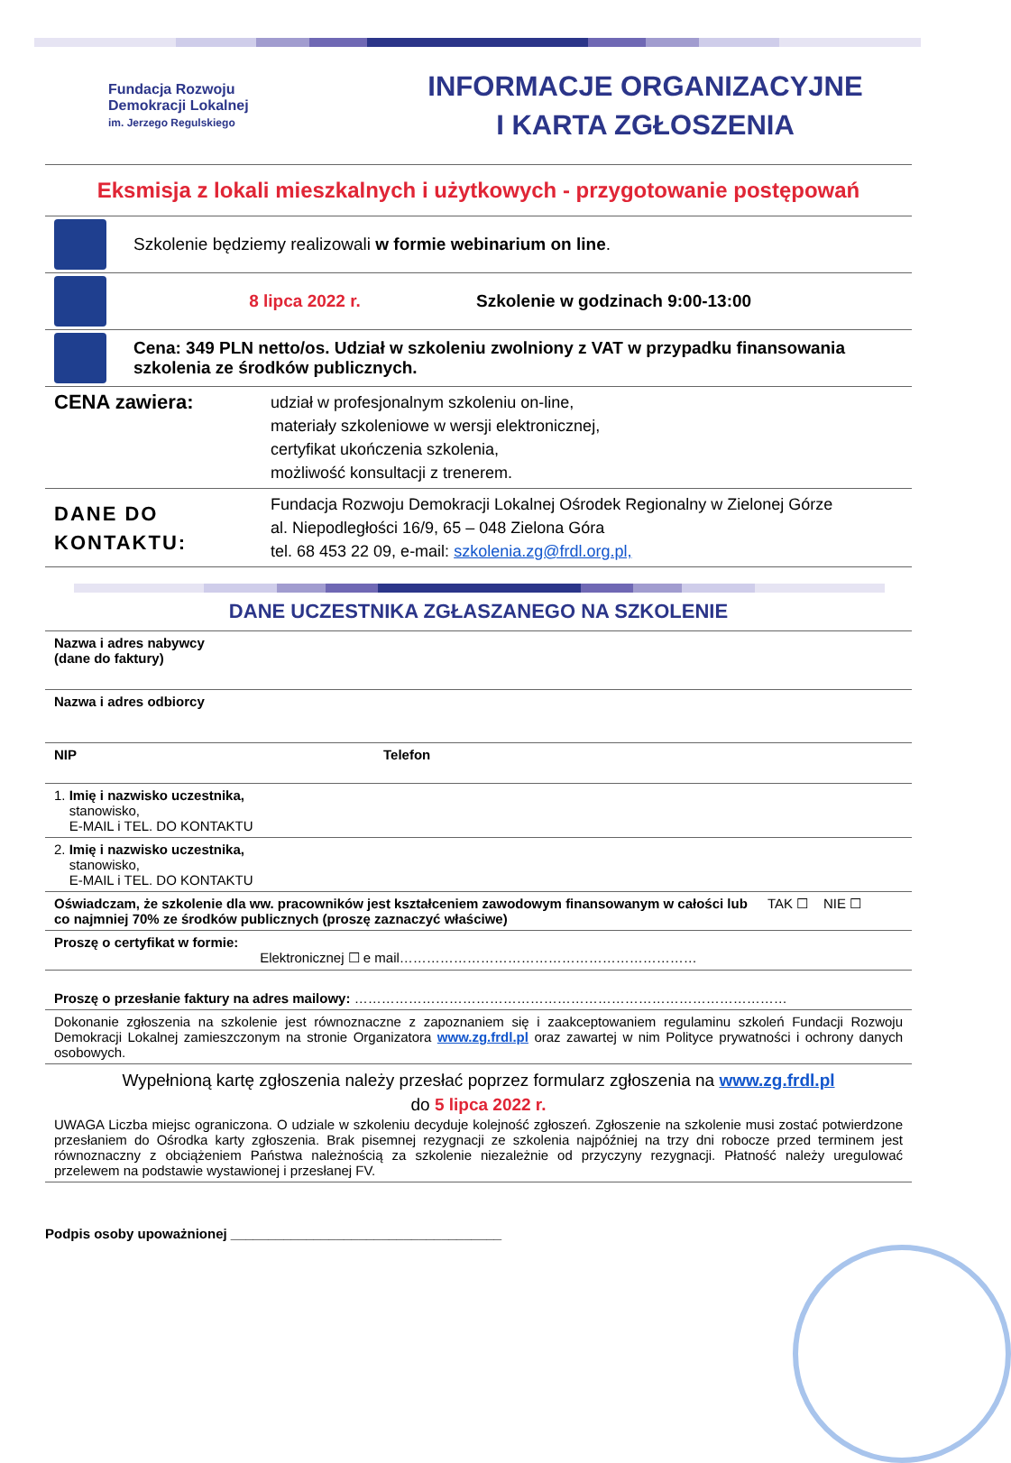Fundacja Rozwoju
Demokracji Lokalnej
im. Jerzego Regulskiego
INFORMACJE ORGANIZACYJNE
I KARTA ZGŁOSZENIA
Eksmisja z lokali mieszkalnych i użytkowych - przygotowanie postępowań
Szkolenie będziemy realizowali w formie webinarium on line.
8 lipca 2022 r.
Szkolenie w godzinach 9:00-13:00
Cena: 349 PLN netto/os. Udział w szkoleniu zwolniony z VAT w przypadku finansowania szkolenia ze środków publicznych.
| CENA zawiera: | udział w profesjonalnym szkoleniu on-line, materiały szkoleniowe w wersji elektronicznej, certyfikat ukończenia szkolenia, możliwość konsultacji z trenerem. |
| DANE DO KONTAKTU: | Fundacja Rozwoju Demokracji Lokalnej Ośrodek Regionalny w Zielonej Górze al. Niepodległości 16/9, 65 – 048 Zielona Góra tel. 68 453 22 09, e-mail: szkolenia.zg@frdl.org.pl, |
DANE UCZESTNIKA ZGŁASZANEGO NA SZKOLENIE
| Nazwa i adres nabywcy (dane do faktury) | | |
| Nazwa i adres odbiorcy | | |
| NIP | Telefon | |
| 1. Imię i nazwisko uczestnika, stanowisko, E-MAIL i TEL. DO KONTAKTU | | |
| 2. Imię i nazwisko uczestnika, stanowisko, E-MAIL i TEL. DO KONTAKTU | | |
| Oświadczam, że szkolenie dla ww. pracowników jest kształceniem zawodowym finansowanym w całości lub co najmniej 70% ze środków publicznych (proszę zaznaczyć właściwe) | | TAK ☐ NIE ☐ |
| Proszę o certyfikat w formie: Elektronicznej ☐ e mail………………………………………………………… | | |
| Proszę o przesłanie faktury na adres mailowy: …………………………………………………………………………………… | | |
| Dokonanie zgłoszenia na szkolenie jest równoznaczne z zapoznaniem się i zaakceptowaniem regulaminu szkoleń Fundacji Rozwoju Demokracji Lokalnej zamieszczonym na stronie Organizatora www.zg.frdl.pl oraz zawartej w nim Polityce prywatności i ochrony danych osobowych. | | |
| Wypełnioną kartę zgłoszenia należy przesłać poprzez formularz zgłoszenia na www.zg.frdl.pl do 5 lipca 2022 r. UWAGA Liczba miejsc ograniczona. O udziale w szkoleniu decyduje kolejność zgłoszeń. Zgłoszenie na szkolenie musi zostać potwierdzone przesłaniem do Ośrodka karty zgłoszenia. Brak pisemnej rezygnacji ze szkolenia najpóźniej na trzy dni robocze przed terminem jest równoznaczny z obciążeniem Państwa należnością za szkolenie niezależnie od przyczyny rezygnacji. Płatność należy uregulować przelewem na podstawie wystawionej i przesłanej FV. | | |
Podpis osoby upoważnionej ____________________________________